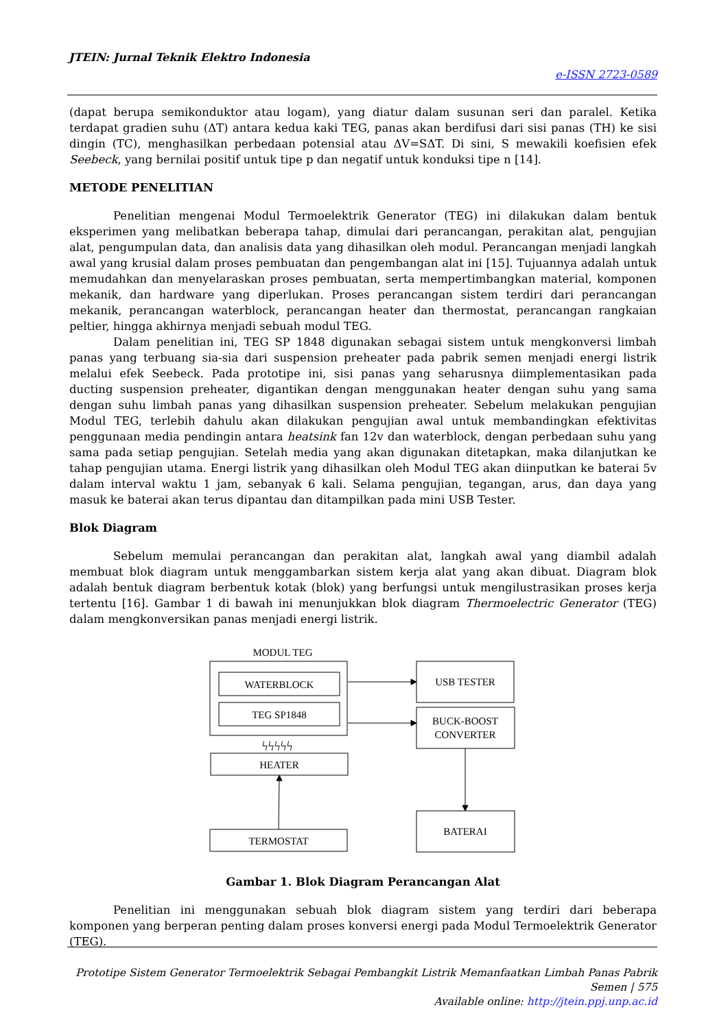JTEIN: Jurnal Teknik Elektro Indonesia
e-ISSN 2723-0589
(dapat berupa semikonduktor atau logam), yang diatur dalam susunan seri dan paralel. Ketika terdapat gradien suhu (ΔT) antara kedua kaki TEG, panas akan berdifusi dari sisi panas (TH) ke sisi dingin (TC), menghasilkan perbedaan potensial atau ΔV=SΔT. Di sini, S mewakili koefisien efek Seebeck, yang bernilai positif untuk tipe p dan negatif untuk konduksi tipe n [14].
METODE PENELITIAN
Penelitian mengenai Modul Termoelektrik Generator (TEG) ini dilakukan dalam bentuk eksperimen yang melibatkan beberapa tahap, dimulai dari perancangan, perakitan alat, pengujian alat, pengumpulan data, dan analisis data yang dihasilkan oleh modul. Perancangan menjadi langkah awal yang krusial dalam proses pembuatan dan pengembangan alat ini [15]. Tujuannya adalah untuk memudahkan dan menyelaraskan proses pembuatan, serta mempertimbangkan material, komponen mekanik, dan hardware yang diperlukan. Proses perancangan sistem terdiri dari perancangan mekanik, perancangan waterblock, perancangan heater dan thermostat, perancangan rangkaian peltier, hingga akhirnya menjadi sebuah modul TEG.
Dalam penelitian ini, TEG SP 1848 digunakan sebagai sistem untuk mengkonversi limbah panas yang terbuang sia-sia dari suspension preheater pada pabrik semen menjadi energi listrik melalui efek Seebeck. Pada prototipe ini, sisi panas yang seharusnya diimplementasikan pada ducting suspension preheater, digantikan dengan menggunakan heater dengan suhu yang sama dengan suhu limbah panas yang dihasilkan suspension preheater. Sebelum melakukan pengujian Modul TEG, terlebih dahulu akan dilakukan pengujian awal untuk membandingkan efektivitas penggunaan media pendingin antara heatsink fan 12v dan waterblock, dengan perbedaan suhu yang sama pada setiap pengujian. Setelah media yang akan digunakan ditetapkan, maka dilanjutkan ke tahap pengujian utama. Energi listrik yang dihasilkan oleh Modul TEG akan diinputkan ke baterai 5v dalam interval waktu 1 jam, sebanyak 6 kali. Selama pengujian, tegangan, arus, dan daya yang masuk ke baterai akan terus dipantau dan ditampilkan pada mini USB Tester.
Blok Diagram
Sebelum memulai perancangan dan perakitan alat, langkah awal yang diambil adalah membuat blok diagram untuk menggambarkan sistem kerja alat yang akan dibuat. Diagram blok adalah bentuk diagram berbentuk kotak (blok) yang berfungsi untuk mengilustrasikan proses kerja tertentu [16]. Gambar 1 di bawah ini menunjukkan blok diagram Thermoelectric Generator (TEG) dalam mengkonversikan panas menjadi energi listrik.
MODUL TEG
WATERBLOCK
TEG SP1848
ϟϟϟϟϟ
HEATER
TERMOSTAT
USB TESTER
BUCK-BOOST
CONVERTER
BATERAI
Gambar 1. Blok Diagram Perancangan Alat
Penelitian ini menggunakan sebuah blok diagram sistem yang terdiri dari beberapa komponen yang berperan penting dalam proses konversi energi pada Modul Termoelektrik Generator (TEG).
Prototipe Sistem Generator Termoelektrik Sebagai Pembangkit Listrik Memanfaatkan Limbah Panas Pabrik Semen | 575
Available online: http://jtein.ppj.unp.ac.id